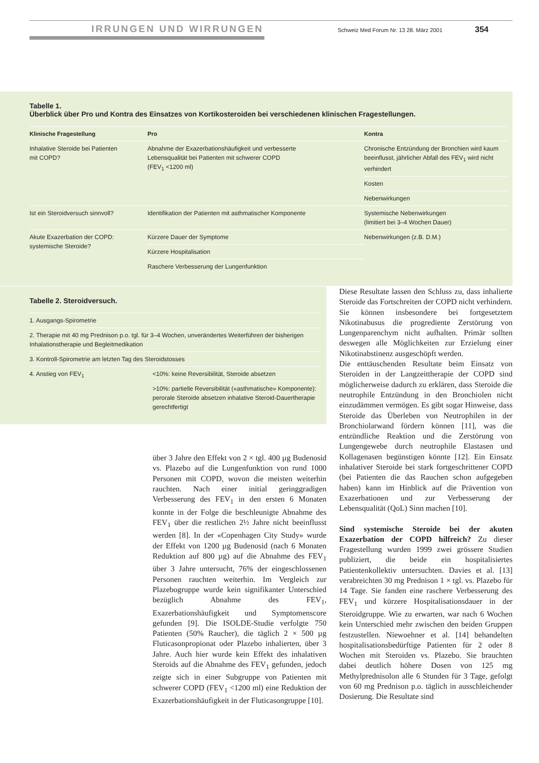IRRUNGEN UND WIRRUNGEN
Schweiz Med Forum Nr. 13 28. März 2001
354
Tabelle 1.
Überblick über Pro und Kontra des Einsatzes von Kortikosteroiden bei verschiedenen klinischen Fragestellungen.
| Klinische Fragestellung | Pro | Kontra |
| --- | --- | --- |
| Inhalative Steroide bei Patienten mit COPD? | Abnahme der Exazerbationshäufigkeit und verbesserte Lebensqualität bei Patienten mit schwerer COPD (FEV<sub>1</sub> <1200 ml) | Chronische Entzündung der Bronchien wird kaum beeinflusst, jährlicher Abfall des FEV<sub>1</sub> wird nicht verhindert |
| | | Kosten |
| | | Nebenwirkungen |
| Ist ein Steroidversuch sinnvoll? | Identifikation der Patienten mit asthmatischer Komponente | Systemische Nebenwirkungen (limitiert bei 3–4 Wochen Dauer) |
| Akute Exazerbation der COPD: systemische Steroide? | Kürzere Dauer der Symptome | Nebenwirkungen (z.B. D.M.) |
| | Kürzere Hospitalisation | |
| | Raschere Verbesserung der Lungenfunktion | |
Tabelle 2. Steroidversuch.
| 1. Ausgangs-Spirometrie | |
| 2. Therapie mit 40 mg Prednison p.o. tgl. für 3–4 Wochen, unverändertes Weiterführen der bisherigen Inhalationstherapie und Begleitmedikation | |
| 3. Kontroll-Spirometrie am letzten Tag des Steroidstosses | |
| 4. Anstieg von FEV<sub>1</sub> | <10%: keine Reversibilität, Steroide absetzen |
| | >10%: partielle Reversibilität («asthmatische» Komponente): perorale Steroide absetzen inhalative Steroid-Dauertherapie gerechtfertigt |
über 3 Jahre den Effekt von 2 × tgl. 400 µg Budenosid vs. Plazebo auf die Lungenfunktion von rund 1000 Personen mit COPD, wovon die meisten weiterhin rauchten. Nach einer initial geringgradigen Verbesserung des FEV<sub>1</sub> in den ersten 6 Monaten konnte in der Folge die beschleunigte Abnahme des FEV<sub>1</sub> über die restlichen 2½ Jahre nicht beeinflusst werden [8]. In der «Copenhagen City Study» wurde der Effekt von 1200 µg Budenosid (nach 6 Monaten Reduktion auf 800 µg) auf die Abnahme des FEV<sub>1</sub> über 3 Jahre untersucht, 76% der eingeschlossenen Personen rauchten weiterhin. Im Vergleich zur Plazebogruppe wurde kein signifikanter Unterschied bezüglich Abnahme des FEV<sub>1</sub>, Exazerbationshäufigkeit und Symptomenscore gefunden [9]. Die ISOLDE-Studie verfolgte 750 Patienten (50% Raucher), die täglich 2 × 500 µg Fluticasonpropionat oder Plazebo inhalierten, über 3 Jahre. Auch hier wurde kein Effekt des inhalativen Steroids auf die Abnahme des FEV<sub>1</sub> gefunden, jedoch zeigte sich in einer Subgruppe von Patienten mit schwerer COPD (FEV<sub>1</sub> <1200 ml) eine Reduktion der Exazerbationshäufigkeit in der Fluticasongruppe [10].
Diese Resultate lassen den Schluss zu, dass inhalierte Steroide das Fortschreiten der COPD nicht verhindern. Sie können insbesondere bei fortgesetztem Nikotinabusus die progrediente Zerstörung von Lungenparenchym nicht aufhalten. Primär sollten deswegen alle Möglichkeiten zur Erzielung einer Nikotinabstinenz ausgeschöpft werden.
Die enttäuschenden Resultate beim Einsatz von Steroiden in der Langzeittherapie der COPD sind möglicherweise dadurch zu erklären, dass Steroide die neutrophile Entzündung in den Bronchiolen nicht einzudämmen vermögen. Es gibt sogar Hinweise, dass Steroide das Überleben von Neutrophilen in der Bronchiolarwand fördern können [11], was die entzündliche Reaktion und die Zerstörung von Lungengewebe durch neutrophile Elastasen und Kollagenasen begünstigen könnte [12]. Ein Einsatz inhalativer Steroide bei stark fortgeschrittener COPD (bei Patienten die das Rauchen schon aufgegeben haben) kann im Hinblick auf die Prävention von Exazerbationen und zur Verbesserung der Lebensqualität (QoL) Sinn machen [10].
Sind systemische Steroide bei der akuten Exazerbation der COPD hilfreich? Zu dieser Fragestellung wurden 1999 zwei grössere Studien publiziert, die beide ein hospitalisiertes Patientenkollektiv untersuchten. Davies et al. [13] verabreichten 30 mg Prednison 1 × tgl. vs. Plazebo für 14 Tage. Sie fanden eine raschere Verbesserung des FEV<sub>1</sub> und kürzere Hospitalisationsdauer in der Steroidgruppe. Wie zu erwarten, war nach 6 Wochen kein Unterschied mehr zwischen den beiden Gruppen festzustellen. Niewoehner et al. [14] behandelten hospitalisationsbedürftige Patienten für 2 oder 8 Wochen mit Steroiden vs. Plazebo. Sie brauchten dabei deutlich höhere Dosen von 125 mg Methylprednisolon alle 6 Stunden für 3 Tage, gefolgt von 60 mg Prednison p.o. täglich in ausschleichender Dosierung. Die Resultate sind